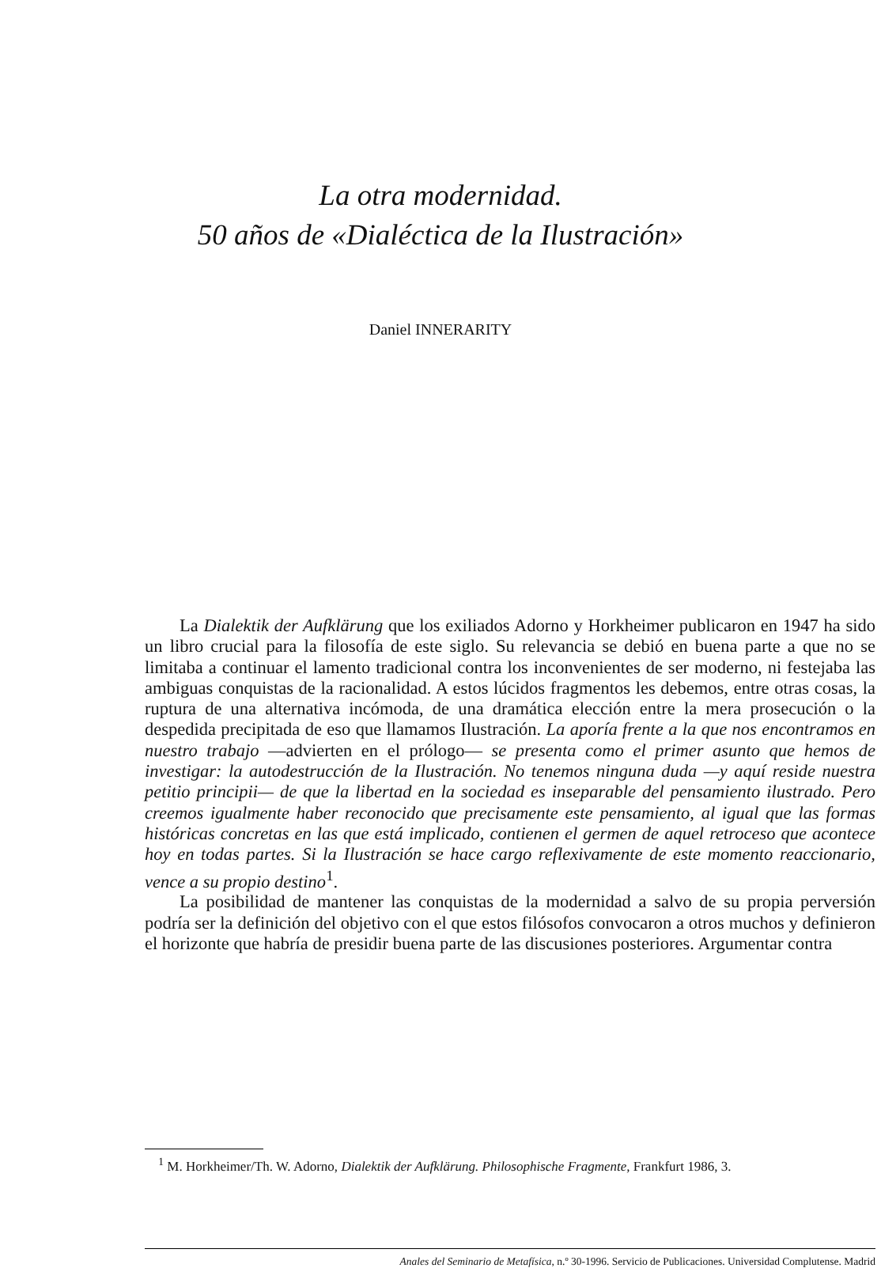La otra modernidad.
50 años de «Dialéctica de la Ilustración»
Daniel INNERARITY
La Dialektik der Aufklärung que los exiliados Adorno y Horkheimer publicaron en 1947 ha sido un libro crucial para la filosofía de este siglo. Su relevancia se debió en buena parte a que no se limitaba a continuar el lamento tradicional contra los inconvenientes de ser moderno, ni festejaba las ambiguas conquistas de la racionalidad. A estos lúcidos fragmentos les debemos, entre otras cosas, la ruptura de una alternativa incómoda, de una dramática elección entre la mera prosecución o la despedida precipitada de eso que llamamos Ilustración. La aporía frente a la que nos encontramos en nuestro trabajo —advierten en el prólogo— se presenta como el primer asunto que hemos de investigar: la autodestrucción de la Ilustración. No tenemos ninguna duda —y aquí reside nuestra petitio principii— de que la libertad en la sociedad es inseparable del pensamiento ilustrado. Pero creemos igualmente haber reconocido que precisamente este pensamiento, al igual que las formas históricas concretas en las que está implicado, contienen el germen de aquel retroceso que acontece hoy en todas partes. Si la Ilustración se hace cargo reflexivamente de este momento reaccionario, vence a su propio destino<sup>1</sup>.
La posibilidad de mantener las conquistas de la modernidad a salvo de su propia perversión podría ser la definición del objetivo con el que estos filósofos convocaron a otros muchos y definieron el horizonte que habría de presidir buena parte de las discusiones posteriores. Argumentar contra
<sup>1</sup> M. Horkheimer/Th. W. Adorno, Dialektik der Aufklärung. Philosophische Fragmente, Frankfurt 1986, 3.
Anales del Seminario de Metafísica, n.º 30-1996. Servicio de Publicaciones. Universidad Complutense. Madrid